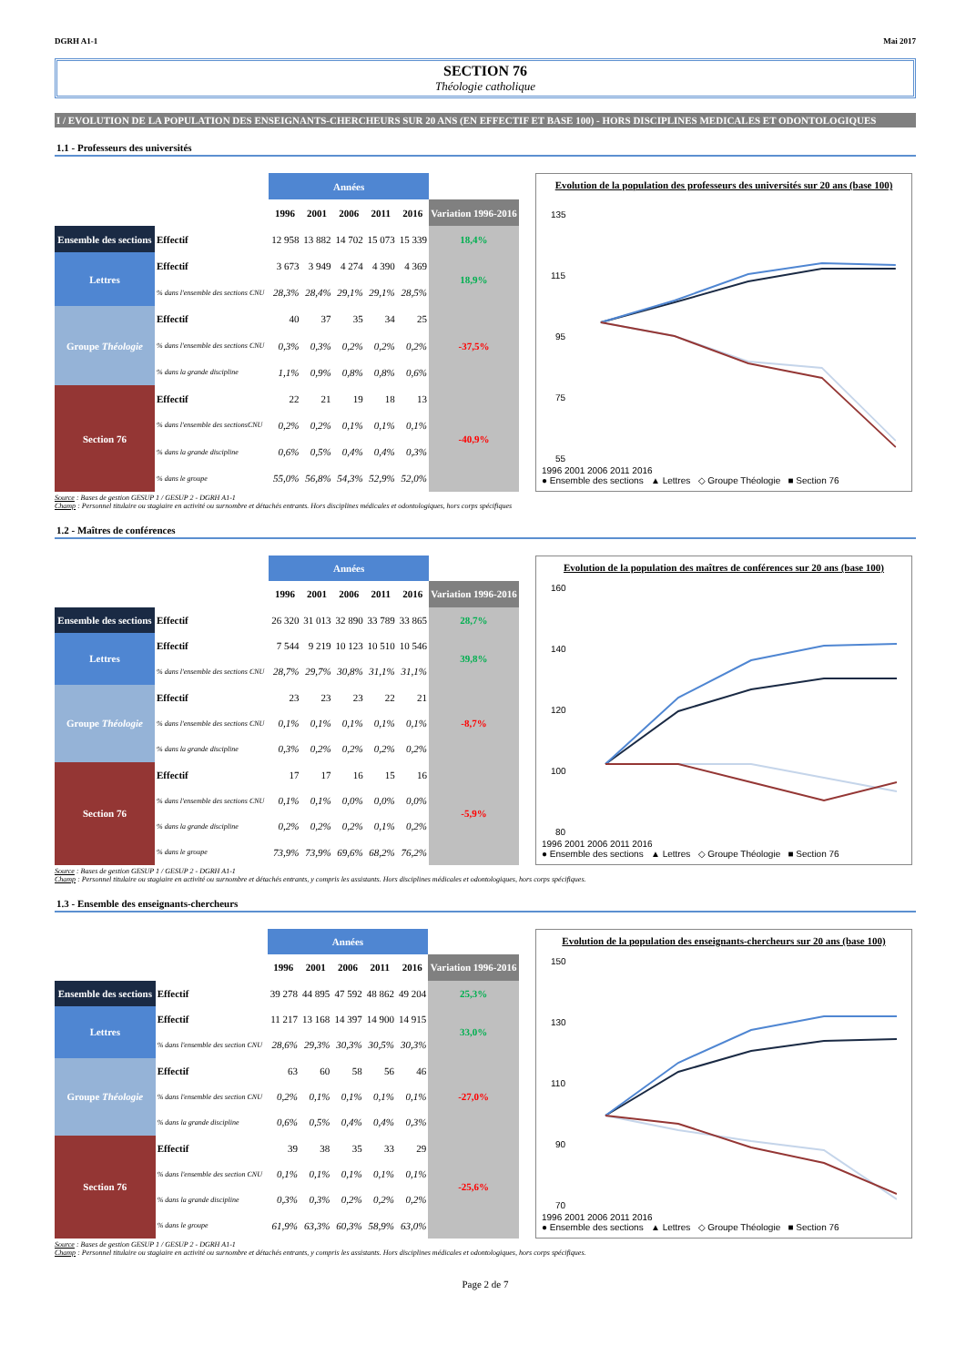DGRH A1-1 Mai 2017
SECTION 76
Théologie catholique
I / EVOLUTION DE LA POPULATION DES ENSEIGNANTS-CHERCHEURS SUR 20 ANS (EN EFFECTIF ET BASE 100) - HORS DISCIPLINES MEDICALES ET ODONTOLOGIQUES
1.1 - Professeurs des universités
| | | Années | | | | | |
| | | 1996 | 2001 | 2006 | 2011 | 2016 | Variation 1996-2016 |
| Ensemble des sections | Effectif | 12 958 | 13 882 | 14 702 | 15 073 | 15 339 | 18,4% |
| Lettres | Effectif | 3 673 | 3 949 | 4 274 | 4 390 | 4 369 | 18,9% |
| | % dans l'ensemble des sections CNU | 28,3% | 28,4% | 29,1% | 29,1% | 28,5% | |
| Groupe Théologie | Effectif | 40 | 37 | 35 | 34 | 25 | -37,5% |
| | % dans l'ensemble des sections CNU | 0,3% | 0,3% | 0,2% | 0,2% | 0,2% | |
| | % dans la grande discipline | 1,1% | 0,9% | 0,8% | 0,8% | 0,6% | |
| Section 76 | Effectif | 22 | 21 | 19 | 18 | 13 | -40,9% |
| | % dans l'ensemble des sectionsCNU | 0,2% | 0,2% | 0,1% | 0,1% | 0,1% | |
| | % dans la grande discipline | 0,6% | 0,5% | 0,4% | 0,4% | 0,3% | |
| | % dans le groupe | 55,0% | 56,8% | 54,3% | 52,9% | 52,0% | |
Evolution de la population des professeurs des universités sur 20 ans (base 100)
135
115
95
75
55
1996 2001 2006 2011 2016
● Ensemble des sections ▲ Lettres ◇ Groupe Théologie ■ Section 76
Source : Bases de gestion GESUP 1 / GESUP 2 - DGRH A1-1
Champ : Personnel titulaire ou stagiaire en activité ou surnombre et détachés entrants. Hors disciplines médicales et odontologiques, hors corps spécifiques
1.2 - Maîtres de conférences
| | | Années | | | | | |
| | | 1996 | 2001 | 2006 | 2011 | 2016 | Variation 1996-2016 |
| Ensemble des sections | Effectif | 26 320 | 31 013 | 32 890 | 33 789 | 33 865 | 28,7% |
| Lettres | Effectif | 7 544 | 9 219 | 10 123 | 10 510 | 10 546 | 39,8% |
| | % dans l'ensemble des sections CNU | 28,7% | 29,7% | 30,8% | 31,1% | 31,1% | |
| Groupe Théologie | Effectif | 23 | 23 | 23 | 22 | 21 | -8,7% |
| | % dans l'ensemble des sections CNU | 0,1% | 0,1% | 0,1% | 0,1% | 0,1% | |
| | % dans la grande discipline | 0,3% | 0,2% | 0,2% | 0,2% | 0,2% | |
| Section 76 | Effectif | 17 | 17 | 16 | 15 | 16 | -5,9% |
| | % dans l'ensemble des sections CNU | 0,1% | 0,1% | 0,0% | 0,0% | 0,0% | |
| | % dans la grande discipline | 0,2% | 0,2% | 0,2% | 0,1% | 0,2% | |
| | % dans le groupe | 73,9% | 73,9% | 69,6% | 68,2% | 76,2% | |
Evolution de la population des maîtres de conférences sur 20 ans (base 100)
160
140
120
100
80
1996 2001 2006 2011 2016
● Ensemble des sections ▲ Lettres ◇ Groupe Théologie ■ Section 76
Source : Bases de gestion GESUP 1 / GESUP 2 - DGRH A1-1
Champ : Personnel titulaire ou stagiaire en activité ou surnombre et détachés entrants, y compris les assistants. Hors disciplines médicales et odontologiques, hors corps spécifiques.
1.3 - Ensemble des enseignants-chercheurs
| | | Années | | | | | |
| | | 1996 | 2001 | 2006 | 2011 | 2016 | Variation 1996-2016 |
| Ensemble des sections | Effectif | 39 278 | 44 895 | 47 592 | 48 862 | 49 204 | 25,3% |
| Lettres | Effectif | 11 217 | 13 168 | 14 397 | 14 900 | 14 915 | 33,0% |
| | % dans l'ensemble des section CNU | 28,6% | 29,3% | 30,3% | 30,5% | 30,3% | |
| Groupe Théologie | Effectif | 63 | 60 | 58 | 56 | 46 | -27,0% |
| | % dans l'ensemble des section CNU | 0,2% | 0,1% | 0,1% | 0,1% | 0,1% | |
| | % dans la grande discipline | 0,6% | 0,5% | 0,4% | 0,4% | 0,3% | |
| Section 76 | Effectif | 39 | 38 | 35 | 33 | 29 | -25,6% |
| | % dans l'ensemble des section CNU | 0,1% | 0,1% | 0,1% | 0,1% | 0,1% | |
| | % dans la grande discipline | 0,3% | 0,3% | 0,2% | 0,2% | 0,2% | |
| | % dans le groupe | 61,9% | 63,3% | 60,3% | 58,9% | 63,0% | |
Evolution de la population des enseignants-chercheurs sur 20 ans (base 100)
150
130
110
90
70
1996 2001 2006 2011 2016
● Ensemble des sections ▲ Lettres ◇ Groupe Théologie ■ Section 76
Source : Bases de gestion GESUP 1 / GESUP 2 - DGRH A1-1
Champ : Personnel titulaire ou stagiaire en activité ou surnombre et détachés entrants, y compris les assistants. Hors disciplines médicales et odontologiques, hors corps spécifiques.
Page 2 de 7